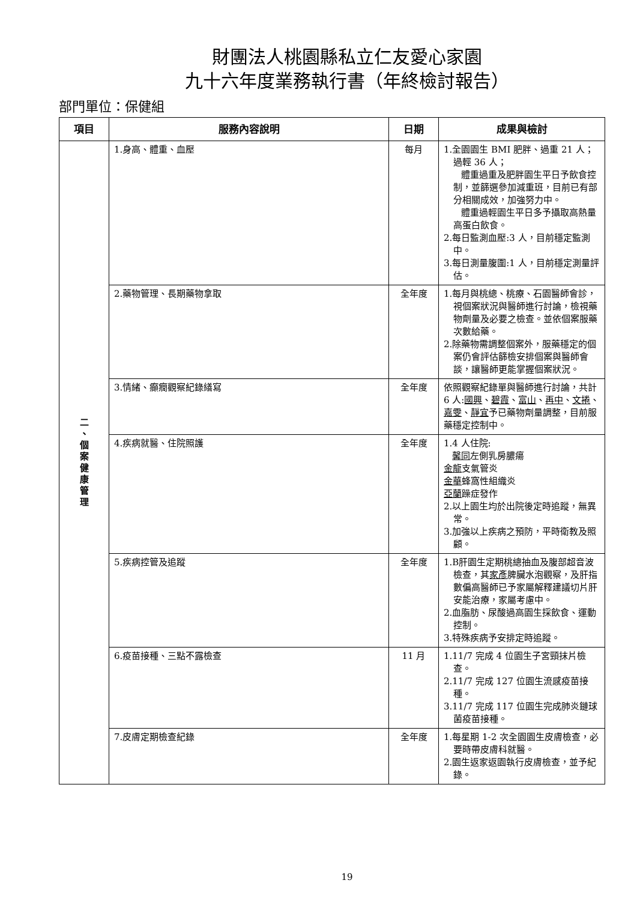財團法人桃園縣私立仁友愛心家園
九十六年度業務執行書（年終檢討報告）
部門單位：保健組
| 項目 | 服務內容說明 | 日期 | 成果與檢討 |
| --- | --- | --- | --- |
| 二 、 個 案 健 康 管 理 | 1.身高、體重、血壓 | 每月 | 1.全園園生 BMI 肥胖、過重 21 人；過輕 36 人； 體重過重及肥胖園生平日予飲食控制，並篩選參加減重班，目前已有部分相關成效，加強努力中。 體重過輕園生平日多予攝取高熱量高蛋白飲食。 2.每日監測血壓:3 人，目前穩定監測中。 3.每日測量腹圍:1 人，目前穩定測量評估。 |
| | 2.藥物管理、長期藥物拿取 | 全年度 | 1.每月與桃總、桃療、石園醫師會診，視個案狀況與醫師進行討論，檢視藥物劑量及必要之檢查。並依個案服藥次數給藥。 2.除藥物需調整個案外，服藥穩定的個案仍會評估篩檢安排個案與醫師會談，讓醫師更能掌握個案狀況。 |
| | 3.情緒、癲癇觀察紀錄繕寫 | 全年度 | 依照觀察紀錄單與醫師進行討論，共計 6 人: 國興 、 碧霞 、 富山 、 再中 、 文捲 、 嘉雯 、 靜宜 予已藥物劑量調整，目前服藥穩定控制中。 |
| | 4.疾病就醫、住院照護 | 全年度 | 1.4 人住院: 馨同 左側乳房膿瘍 金龍 支氣管炎 金華 蜂窩性組織炎 亞蘭 躁症發作 2.以上園生均於出院後定時追蹤，無異常。 3.加強以上疾病之預防，平時衛教及照顧。 |
| | 5.疾病控管及追蹤 | 全年度 | 1.B肝園生定期桃總抽血及腹部超音波檢查，其 家彥 脾臟水泡觀察，及肝指數偏高醫師已予家屬解釋建議切片肝安能治療，家屬考慮中。 2.血脂肪、尿酸過高園生採飲食、運動控制。 3.特殊疾病予安排定時追蹤。 |
| | 6.疫苗接種、三點不露檢查 | 11 月 | 1.11/7 完成 4 位園生子宮頸抹片檢查。 2.11/7 完成 127 位園生流感疫苗接種。 3.11/7 完成 117 位園生完成肺炎鏈球菌疫苗接種。 |
| | 7.皮膚定期檢查紀錄 | 全年度 | 1.每星期 1-2 次全園園生皮膚檢查，必要時帶皮膚科就醫。 2.園生返家返園執行皮膚檢查，並予紀錄。 |
19